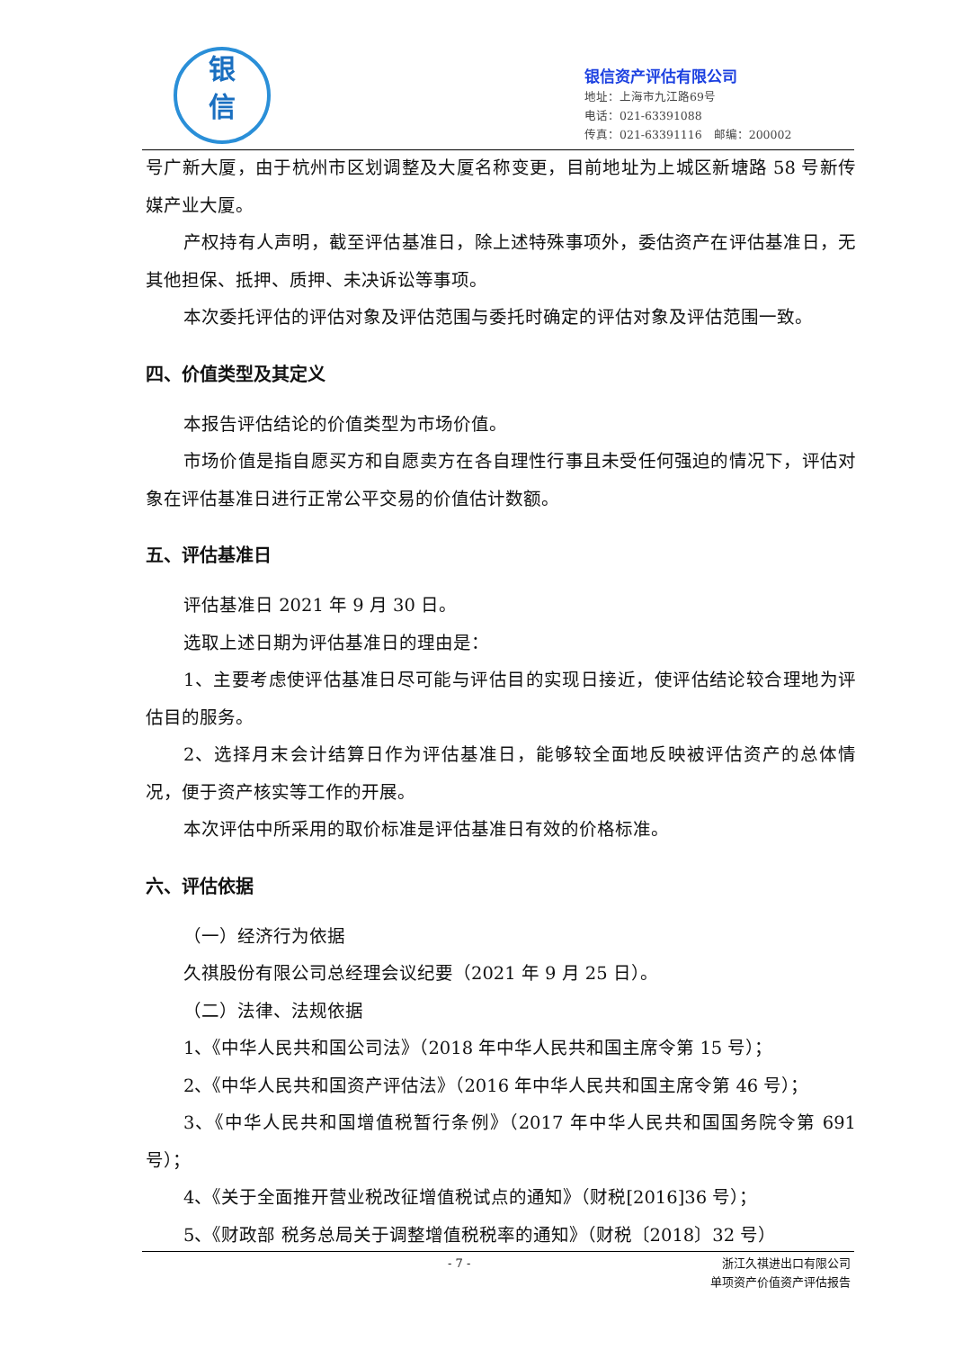银
信
银信资产评估有限公司
地址：上海市九江路69号
电话：021-63391088
传真：021-63391116　邮编：200002
号广新大厦，由于杭州市区划调整及大厦名称变更，目前地址为上城区新塘路 58 号新传媒产业大厦。
产权持有人声明，截至评估基准日，除上述特殊事项外，委估资产在评估基准日，无其他担保、抵押、质押、未决诉讼等事项。
本次委托评估的评估对象及评估范围与委托时确定的评估对象及评估范围一致。
四、价值类型及其定义
本报告评估结论的价值类型为市场价值。
市场价值是指自愿买方和自愿卖方在各自理性行事且未受任何强迫的情况下，评估对象在评估基准日进行正常公平交易的价值估计数额。
五、评估基准日
评估基准日 2021 年 9 月 30 日。
选取上述日期为评估基准日的理由是：
1、主要考虑使评估基准日尽可能与评估目的实现日接近，使评估结论较合理地为评估目的服务。
2、选择月末会计结算日作为评估基准日，能够较全面地反映被评估资产的总体情况，便于资产核实等工作的开展。
本次评估中所采用的取价标准是评估基准日有效的价格标准。
六、评估依据
（一）经济行为依据
久祺股份有限公司总经理会议纪要（2021 年 9 月 25 日）。
（二）法律、法规依据
1、《中华人民共和国公司法》（2018 年中华人民共和国主席令第 15 号）；
2、《中华人民共和国资产评估法》（2016 年中华人民共和国主席令第 46 号）；
3、《中华人民共和国增值税暂行条例》（2017 年中华人民共和国国务院令第 691 号）；
4、《关于全面推开营业税改征增值税试点的通知》（财税[2016]36 号）；
5、《财政部 税务总局关于调整增值税税率的通知》（财税〔2018〕32 号）
- 7 -
浙江久祺进出口有限公司
单项资产价值资产评估报告